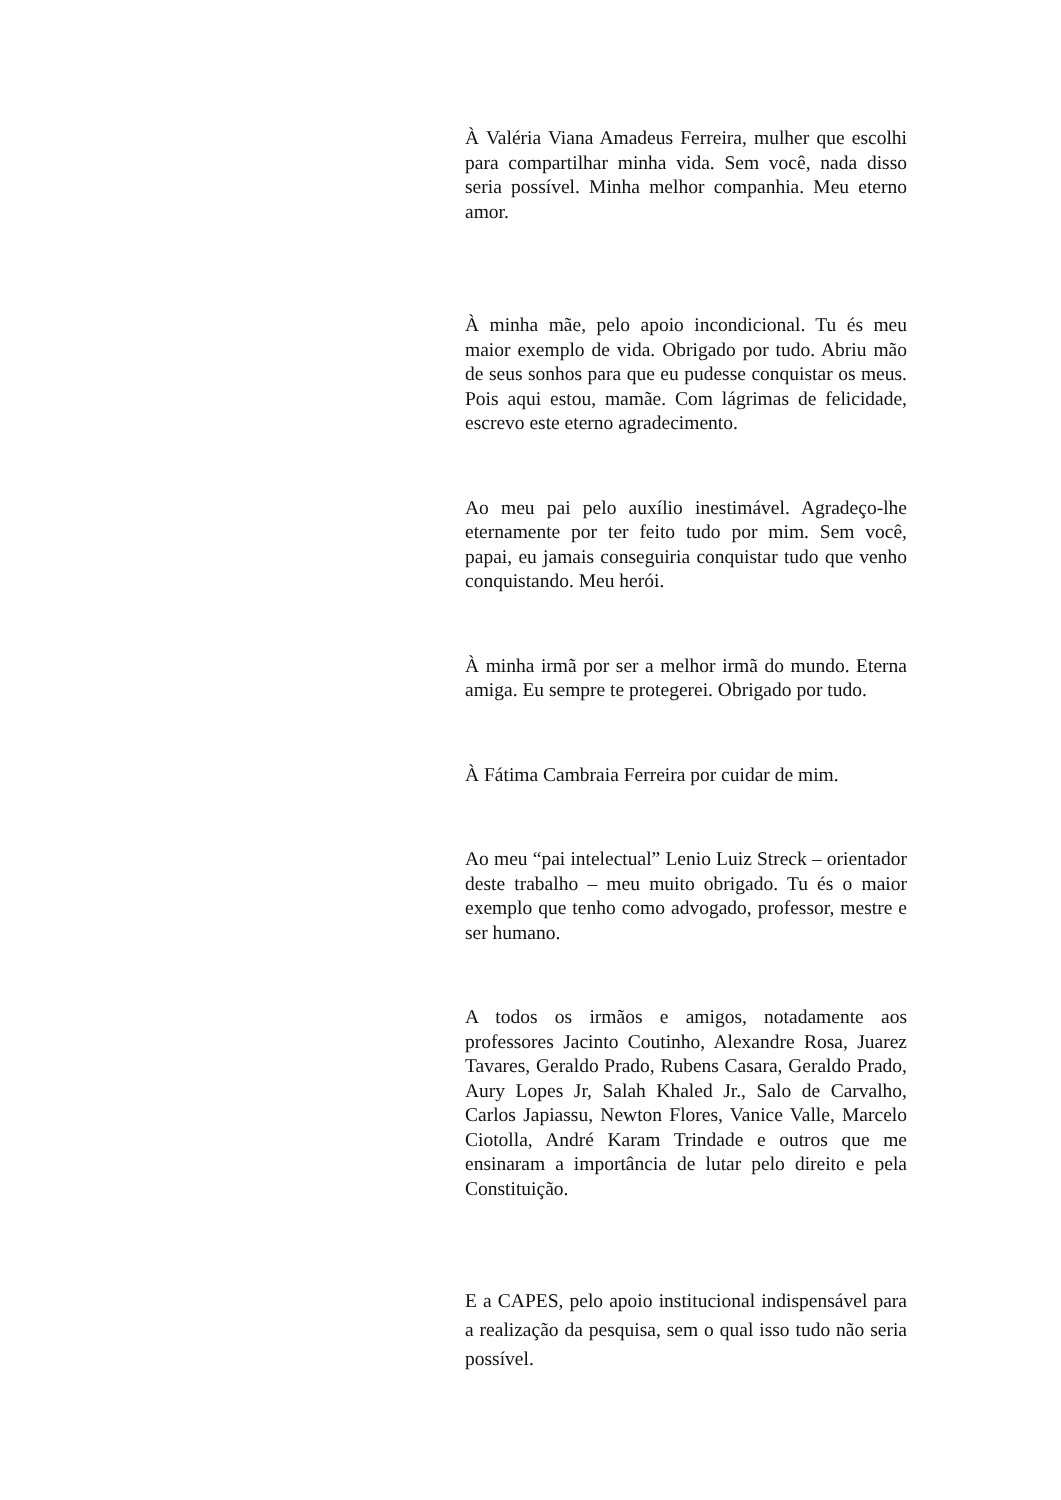À Valéria Viana Amadeus Ferreira, mulher que escolhi para compartilhar minha vida. Sem você, nada disso seria possível. Minha melhor companhia. Meu eterno amor.
À minha mãe, pelo apoio incondicional. Tu és meu maior exemplo de vida. Obrigado por tudo. Abriu mão de seus sonhos para que eu pudesse conquistar os meus. Pois aqui estou, mamãe. Com lágrimas de felicidade, escrevo este eterno agradecimento.
Ao meu pai pelo auxílio inestimável. Agradeço-lhe eternamente por ter feito tudo por mim. Sem você, papai, eu jamais conseguiria conquistar tudo que venho conquistando. Meu herói.
À minha irmã por ser a melhor irmã do mundo. Eterna amiga. Eu sempre te protegerei. Obrigado por tudo.
À Fátima Cambraia Ferreira por cuidar de mim.
Ao meu “pai intelectual” Lenio Luiz Streck – orientador deste trabalho – meu muito obrigado. Tu és o maior exemplo que tenho como advogado, professor, mestre e ser humano.
A todos os irmãos e amigos, notadamente aos professores Jacinto Coutinho, Alexandre Rosa, Juarez Tavares, Geraldo Prado, Rubens Casara, Geraldo Prado, Aury Lopes Jr, Salah Khaled Jr., Salo de Carvalho, Carlos Japiassu, Newton Flores, Vanice Valle, Marcelo Ciotolla, André Karam Trindade e outros que me ensinaram a importância de lutar pelo direito e pela Constituição.
E a CAPES, pelo apoio institucional indispensável para a realização da pesquisa, sem o qual isso tudo não seria possível.